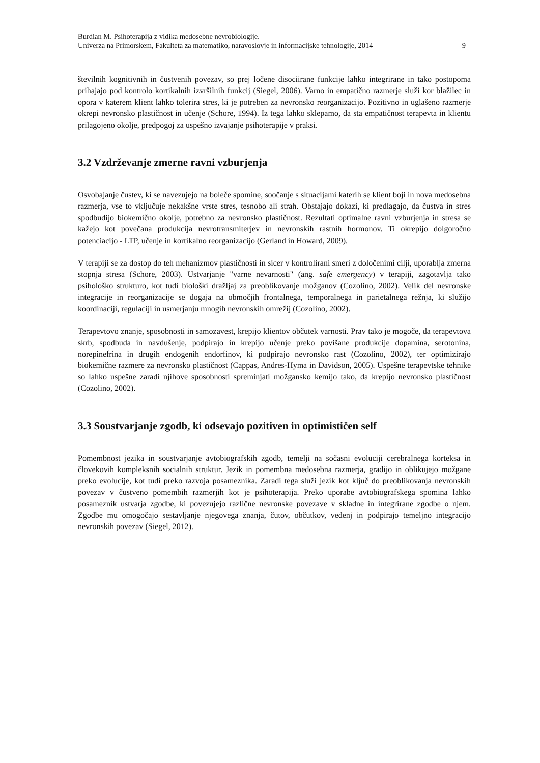Burdian M. Psihoterapija z vidika medosebne nevrobiologije.
Univerza na Primorskem, Fakulteta za matematiko, naravoslovje in informacijske tehnologije, 2014 9
številnih kognitivnih in čustvenih povezav, so prej ločene disociirane funkcije lahko integrirane in tako postopoma prihajajo pod kontrolo kortikalnih izvršilnih funkcij (Siegel, 2006). Varno in empatično razmerje služi kor blažilec in opora v katerem klient lahko tolerira stres, ki je potreben za nevronsko reorganizacijo. Pozitivno in uglašeno razmerje okrepi nevronsko plastičnost in učenje (Schore, 1994). Iz tega lahko sklepamo, da sta empatičnost terapevta in klientu prilagojeno okolje, predpogoj za uspešno izvajanje psihoterapije v praksi.
3.2 Vzdrževanje zmerne ravni vzburjenja
Osvobajanje čustev, ki se navezujejo na boleče spomine, soočanje s situacijami katerih se klient boji in nova medosebna razmerja, vse to vključuje nekakšne vrste stres, tesnobo ali strah. Obstajajo dokazi, ki predlagajo, da čustva in stres spodbudijo biokemično okolje, potrebno za nevronsko plastičnost. Rezultati optimalne ravni vzburjenja in stresa se kažejo kot povečana produkcija nevrotransmiterjev in nevronskih rastnih hormonov. Ti okrepijo dolgoročno potenciacijo - LTP, učenje in kortikalno reorganizacijo (Gerland in Howard, 2009).
V terapiji se za dostop do teh mehanizmov plastičnosti in sicer v kontrolirani smeri z določenimi cilji, uporablja zmerna stopnja stresa (Schore, 2003). Ustvarjanje "varne nevarnosti" (ang. safe emergency) v terapiji, zagotavlja tako psihološko strukturo, kot tudi biološki dražljaj za preoblikovanje možganov (Cozolino, 2002). Velik del nevronske integracije in reorganizacije se dogaja na območjih frontalnega, temporalnega in parietalnega režnja, ki služijo koordinaciji, regulaciji in usmerjanju mnogih nevronskih omrežij (Cozolino, 2002).
Terapevtovo znanje, sposobnosti in samozavest, krepijo klientov občutek varnosti. Prav tako je mogoče, da terapevtova skrb, spodbuda in navdušenje, podpirajo in krepijo učenje preko povišane produkcije dopamina, serotonina, norepinefrina in drugih endogenih endorfinov, ki podpirajo nevronsko rast (Cozolino, 2002), ter optimizirajo biokemične razmere za nevronsko plastičnost (Cappas, Andres-Hyma in Davidson, 2005). Uspešne terapevtske tehnike so lahko uspešne zaradi njihove sposobnosti spreminjati možgansko kemijo tako, da krepijo nevronsko plastičnost (Cozolino, 2002).
3.3 Soustvarjanje zgodb, ki odsevajo pozitiven in optimističen self
Pomembnost jezika in soustvarjanje avtobiografskih zgodb, temelji na sočasni evoluciji cerebralnega korteksa in človekovih kompleksnih socialnih struktur. Jezik in pomembna medosebna razmerja, gradijo in oblikujejo možgane preko evolucije, kot tudi preko razvoja posameznika. Zaradi tega služi jezik kot ključ do preoblikovanja nevronskih povezav v čustveno pomembih razmerjih kot je psihoterapija. Preko uporabe avtobiografskega spomina lahko posameznik ustvarja zgodbe, ki povezujejo različne nevronske povezave v skladne in integrirane zgodbe o njem. Zgodbe mu omogočajo sestavljanje njegovega znanja, čutov, občutkov, vedenj in podpirajo temeljno integracijo nevronskih povezav (Siegel, 2012).